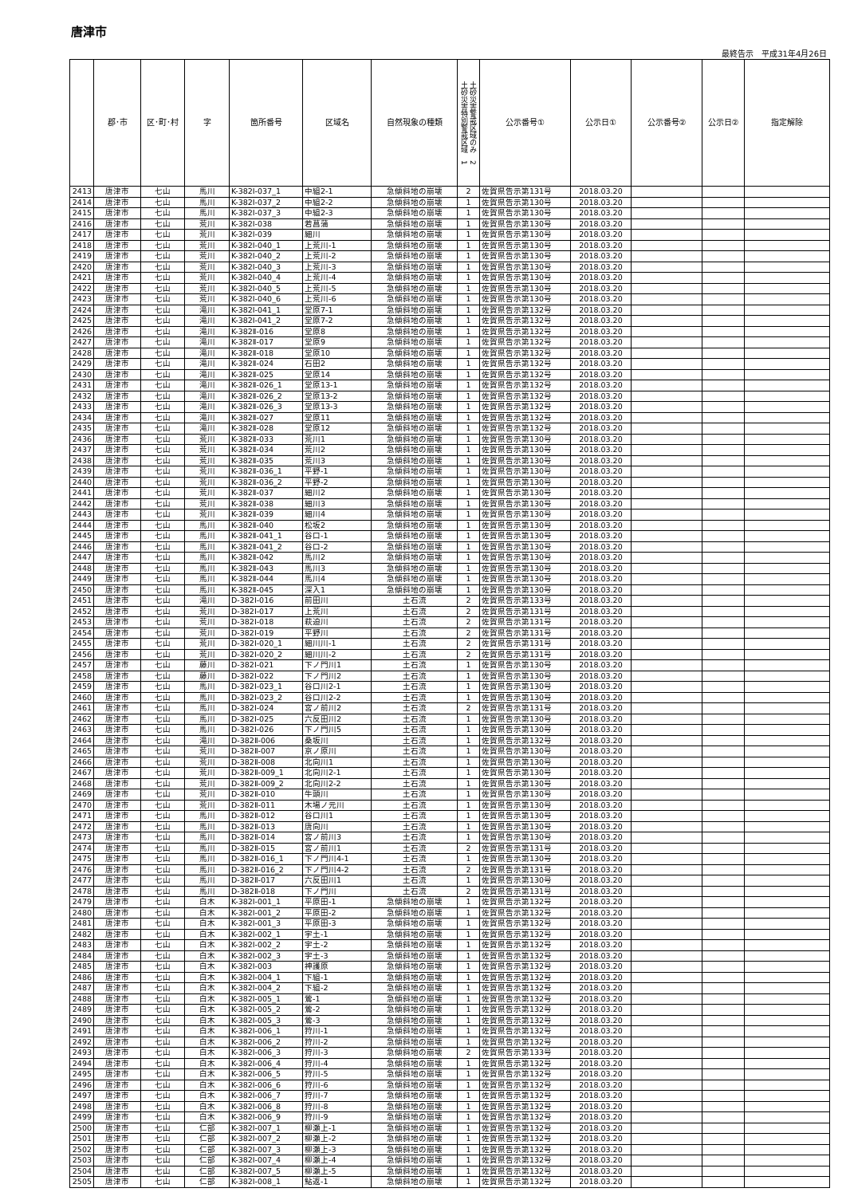唐津市
最終告示　平成31年4月26日
| | 郡･市 | 区･町･村 | 字 | 箇所番号 | 区域名 | 自然現象の種類 | 土砂災害特別警戒区域 1 土砂災害警戒区域のみ 2 | 公示番号① | 公示日① | 公示番号② | 公示日② | 指定解除 |
| --- | --- | --- | --- | --- | --- | --- | --- | --- | --- | --- | --- | --- |
| 2413 | 唐津市 | 七山 | 馬川 | K-382Ⅰ-037_1 | 中組2-1 | 急傾斜地の崩壊 | 2 | 佐賀県告示第131号 | 2018.03.20 | | | |
| 2414 | 唐津市 | 七山 | 馬川 | K-382Ⅰ-037_2 | 中組2-2 | 急傾斜地の崩壊 | 1 | 佐賀県告示第130号 | 2018.03.20 | | | |
| 2415 | 唐津市 | 七山 | 馬川 | K-382Ⅰ-037_3 | 中組2-3 | 急傾斜地の崩壊 | 1 | 佐賀県告示第130号 | 2018.03.20 | | | |
| 2416 | 唐津市 | 七山 | 荒川 | K-382Ⅰ-038 | 若菖蒲 | 急傾斜地の崩壊 | 1 | 佐賀県告示第130号 | 2018.03.20 | | | |
| 2417 | 唐津市 | 七山 | 荒川 | K-382Ⅰ-039 | 細川 | 急傾斜地の崩壊 | 1 | 佐賀県告示第130号 | 2018.03.20 | | | |
| 2418 | 唐津市 | 七山 | 荒川 | K-382Ⅰ-040_1 | 上荒川-1 | 急傾斜地の崩壊 | 1 | 佐賀県告示第130号 | 2018.03.20 | | | |
| 2419 | 唐津市 | 七山 | 荒川 | K-382Ⅰ-040_2 | 上荒川-2 | 急傾斜地の崩壊 | 1 | 佐賀県告示第130号 | 2018.03.20 | | | |
| 2420 | 唐津市 | 七山 | 荒川 | K-382Ⅰ-040_3 | 上荒川-3 | 急傾斜地の崩壊 | 1 | 佐賀県告示第130号 | 2018.03.20 | | | |
| 2421 | 唐津市 | 七山 | 荒川 | K-382Ⅰ-040_4 | 上荒川-4 | 急傾斜地の崩壊 | 1 | 佐賀県告示第130号 | 2018.03.20 | | | |
| 2422 | 唐津市 | 七山 | 荒川 | K-382Ⅰ-040_5 | 上荒川-5 | 急傾斜地の崩壊 | 1 | 佐賀県告示第130号 | 2018.03.20 | | | |
| 2423 | 唐津市 | 七山 | 荒川 | K-382Ⅰ-040_6 | 上荒川-6 | 急傾斜地の崩壊 | 1 | 佐賀県告示第130号 | 2018.03.20 | | | |
| 2424 | 唐津市 | 七山 | 滝川 | K-382Ⅰ-041_1 | 堂原7-1 | 急傾斜地の崩壊 | 1 | 佐賀県告示第132号 | 2018.03.20 | | | |
| 2425 | 唐津市 | 七山 | 滝川 | K-382Ⅰ-041_2 | 堂原7-2 | 急傾斜地の崩壊 | 1 | 佐賀県告示第132号 | 2018.03.20 | | | |
| 2426 | 唐津市 | 七山 | 滝川 | K-382Ⅱ-016 | 堂原8 | 急傾斜地の崩壊 | 1 | 佐賀県告示第132号 | 2018.03.20 | | | |
| 2427 | 唐津市 | 七山 | 滝川 | K-382Ⅱ-017 | 堂原9 | 急傾斜地の崩壊 | 1 | 佐賀県告示第132号 | 2018.03.20 | | | |
| 2428 | 唐津市 | 七山 | 滝川 | K-382Ⅱ-018 | 堂原10 | 急傾斜地の崩壊 | 1 | 佐賀県告示第132号 | 2018.03.20 | | | |
| 2429 | 唐津市 | 七山 | 滝川 | K-382Ⅱ-024 | 石田2 | 急傾斜地の崩壊 | 1 | 佐賀県告示第132号 | 2018.03.20 | | | |
| 2430 | 唐津市 | 七山 | 滝川 | K-382Ⅱ-025 | 堂原14 | 急傾斜地の崩壊 | 1 | 佐賀県告示第132号 | 2018.03.20 | | | |
| 2431 | 唐津市 | 七山 | 滝川 | K-382Ⅱ-026_1 | 堂原13-1 | 急傾斜地の崩壊 | 1 | 佐賀県告示第132号 | 2018.03.20 | | | |
| 2432 | 唐津市 | 七山 | 滝川 | K-382Ⅱ-026_2 | 堂原13-2 | 急傾斜地の崩壊 | 1 | 佐賀県告示第132号 | 2018.03.20 | | | |
| 2433 | 唐津市 | 七山 | 滝川 | K-382Ⅱ-026_3 | 堂原13-3 | 急傾斜地の崩壊 | 1 | 佐賀県告示第132号 | 2018.03.20 | | | |
| 2434 | 唐津市 | 七山 | 滝川 | K-382Ⅱ-027 | 堂原11 | 急傾斜地の崩壊 | 1 | 佐賀県告示第132号 | 2018.03.20 | | | |
| 2435 | 唐津市 | 七山 | 滝川 | K-382Ⅱ-028 | 堂原12 | 急傾斜地の崩壊 | 1 | 佐賀県告示第132号 | 2018.03.20 | | | |
| 2436 | 唐津市 | 七山 | 荒川 | K-382Ⅱ-033 | 荒川1 | 急傾斜地の崩壊 | 1 | 佐賀県告示第130号 | 2018.03.20 | | | |
| 2437 | 唐津市 | 七山 | 荒川 | K-382Ⅱ-034 | 荒川2 | 急傾斜地の崩壊 | 1 | 佐賀県告示第130号 | 2018.03.20 | | | |
| 2438 | 唐津市 | 七山 | 荒川 | K-382Ⅱ-035 | 荒川3 | 急傾斜地の崩壊 | 1 | 佐賀県告示第130号 | 2018.03.20 | | | |
| 2439 | 唐津市 | 七山 | 荒川 | K-382Ⅱ-036_1 | 平野-1 | 急傾斜地の崩壊 | 1 | 佐賀県告示第130号 | 2018.03.20 | | | |
| 2440 | 唐津市 | 七山 | 荒川 | K-382Ⅱ-036_2 | 平野-2 | 急傾斜地の崩壊 | 1 | 佐賀県告示第130号 | 2018.03.20 | | | |
| 2441 | 唐津市 | 七山 | 荒川 | K-382Ⅱ-037 | 細川2 | 急傾斜地の崩壊 | 1 | 佐賀県告示第130号 | 2018.03.20 | | | |
| 2442 | 唐津市 | 七山 | 荒川 | K-382Ⅱ-038 | 細川3 | 急傾斜地の崩壊 | 1 | 佐賀県告示第130号 | 2018.03.20 | | | |
| 2443 | 唐津市 | 七山 | 荒川 | K-382Ⅱ-039 | 細川4 | 急傾斜地の崩壊 | 1 | 佐賀県告示第130号 | 2018.03.20 | | | |
| 2444 | 唐津市 | 七山 | 馬川 | K-382Ⅱ-040 | 松坂2 | 急傾斜地の崩壊 | 1 | 佐賀県告示第130号 | 2018.03.20 | | | |
| 2445 | 唐津市 | 七山 | 馬川 | K-382Ⅱ-041_1 | 谷口-1 | 急傾斜地の崩壊 | 1 | 佐賀県告示第130号 | 2018.03.20 | | | |
| 2446 | 唐津市 | 七山 | 馬川 | K-382Ⅱ-041_2 | 谷口-2 | 急傾斜地の崩壊 | 1 | 佐賀県告示第130号 | 2018.03.20 | | | |
| 2447 | 唐津市 | 七山 | 馬川 | K-382Ⅱ-042 | 馬川2 | 急傾斜地の崩壊 | 1 | 佐賀県告示第130号 | 2018.03.20 | | | |
| 2448 | 唐津市 | 七山 | 馬川 | K-382Ⅱ-043 | 馬川3 | 急傾斜地の崩壊 | 1 | 佐賀県告示第130号 | 2018.03.20 | | | |
| 2449 | 唐津市 | 七山 | 馬川 | K-382Ⅱ-044 | 馬川4 | 急傾斜地の崩壊 | 1 | 佐賀県告示第130号 | 2018.03.20 | | | |
| 2450 | 唐津市 | 七山 | 馬川 | K-382Ⅱ-045 | 深入1 | 急傾斜地の崩壊 | 1 | 佐賀県告示第130号 | 2018.03.20 | | | |
| 2451 | 唐津市 | 七山 | 滝川 | D-382Ⅰ-016 | 前田川 | 土石流 | 2 | 佐賀県告示第133号 | 2018.03.20 | | | |
| 2452 | 唐津市 | 七山 | 荒川 | D-382Ⅰ-017 | 上荒川 | 土石流 | 2 | 佐賀県告示第131号 | 2018.03.20 | | | |
| 2453 | 唐津市 | 七山 | 荒川 | D-382Ⅰ-018 | 萩迫川 | 土石流 | 2 | 佐賀県告示第131号 | 2018.03.20 | | | |
| 2454 | 唐津市 | 七山 | 荒川 | D-382Ⅰ-019 | 平野川 | 土石流 | 2 | 佐賀県告示第131号 | 2018.03.20 | | | |
| 2455 | 唐津市 | 七山 | 荒川 | D-382Ⅰ-020_1 | 細川川-1 | 土石流 | 2 | 佐賀県告示第131号 | 2018.03.20 | | | |
| 2456 | 唐津市 | 七山 | 荒川 | D-382Ⅰ-020_2 | 細川川-2 | 土石流 | 2 | 佐賀県告示第131号 | 2018.03.20 | | | |
| 2457 | 唐津市 | 七山 | 藤川 | D-382Ⅰ-021 | 下ノ門川1 | 土石流 | 1 | 佐賀県告示第130号 | 2018.03.20 | | | |
| 2458 | 唐津市 | 七山 | 藤川 | D-382Ⅰ-022 | 下ノ門川2 | 土石流 | 1 | 佐賀県告示第130号 | 2018.03.20 | | | |
| 2459 | 唐津市 | 七山 | 馬川 | D-382Ⅰ-023_1 | 谷口川2-1 | 土石流 | 1 | 佐賀県告示第130号 | 2018.03.20 | | | |
| 2460 | 唐津市 | 七山 | 馬川 | D-382Ⅰ-023_2 | 谷口川2-2 | 土石流 | 1 | 佐賀県告示第130号 | 2018.03.20 | | | |
| 2461 | 唐津市 | 七山 | 馬川 | D-382Ⅰ-024 | 宮ノ前川2 | 土石流 | 2 | 佐賀県告示第131号 | 2018.03.20 | | | |
| 2462 | 唐津市 | 七山 | 馬川 | D-382Ⅰ-025 | 六反田川2 | 土石流 | 1 | 佐賀県告示第130号 | 2018.03.20 | | | |
| 2463 | 唐津市 | 七山 | 馬川 | D-382Ⅰ-026 | 下ノ門川5 | 土石流 | 1 | 佐賀県告示第130号 | 2018.03.20 | | | |
| 2464 | 唐津市 | 七山 | 滝川 | D-382Ⅱ-006 | 桑坂川 | 土石流 | 1 | 佐賀県告示第132号 | 2018.03.20 | | | |
| 2465 | 唐津市 | 七山 | 荒川 | D-382Ⅱ-007 | 京ノ原川 | 土石流 | 1 | 佐賀県告示第130号 | 2018.03.20 | | | |
| 2466 | 唐津市 | 七山 | 荒川 | D-382Ⅱ-008 | 北向川1 | 土石流 | 1 | 佐賀県告示第130号 | 2018.03.20 | | | |
| 2467 | 唐津市 | 七山 | 荒川 | D-382Ⅱ-009_1 | 北向川2-1 | 土石流 | 1 | 佐賀県告示第130号 | 2018.03.20 | | | |
| 2468 | 唐津市 | 七山 | 荒川 | D-382Ⅱ-009_2 | 北向川2-2 | 土石流 | 1 | 佐賀県告示第130号 | 2018.03.20 | | | |
| 2469 | 唐津市 | 七山 | 荒川 | D-382Ⅱ-010 | 牛頭川 | 土石流 | 1 | 佐賀県告示第130号 | 2018.03.20 | | | |
| 2470 | 唐津市 | 七山 | 荒川 | D-382Ⅱ-011 | 木場ノ元川 | 土石流 | 1 | 佐賀県告示第130号 | 2018.03.20 | | | |
| 2471 | 唐津市 | 七山 | 馬川 | D-382Ⅱ-012 | 谷口川1 | 土石流 | 1 | 佐賀県告示第130号 | 2018.03.20 | | | |
| 2472 | 唐津市 | 七山 | 馬川 | D-382Ⅱ-013 | 唐向川 | 土石流 | 1 | 佐賀県告示第130号 | 2018.03.20 | | | |
| 2473 | 唐津市 | 七山 | 馬川 | D-382Ⅱ-014 | 宮ノ前川3 | 土石流 | 1 | 佐賀県告示第130号 | 2018.03.20 | | | |
| 2474 | 唐津市 | 七山 | 馬川 | D-382Ⅱ-015 | 宮ノ前川1 | 土石流 | 2 | 佐賀県告示第131号 | 2018.03.20 | | | |
| 2475 | 唐津市 | 七山 | 馬川 | D-382Ⅱ-016_1 | 下ノ門川4-1 | 土石流 | 1 | 佐賀県告示第130号 | 2018.03.20 | | | |
| 2476 | 唐津市 | 七山 | 馬川 | D-382Ⅱ-016_2 | 下ノ門川4-2 | 土石流 | 2 | 佐賀県告示第131号 | 2018.03.20 | | | |
| 2477 | 唐津市 | 七山 | 馬川 | D-382Ⅱ-017 | 六反田川1 | 土石流 | 1 | 佐賀県告示第130号 | 2018.03.20 | | | |
| 2478 | 唐津市 | 七山 | 馬川 | D-382Ⅱ-018 | 下ノ門川 | 土石流 | 2 | 佐賀県告示第131号 | 2018.03.20 | | | |
| 2479 | 唐津市 | 七山 | 白木 | K-382Ⅰ-001_1 | 平原田-1 | 急傾斜地の崩壊 | 1 | 佐賀県告示第132号 | 2018.03.20 | | | |
| 2480 | 唐津市 | 七山 | 白木 | K-382Ⅰ-001_2 | 平原田-2 | 急傾斜地の崩壊 | 1 | 佐賀県告示第132号 | 2018.03.20 | | | |
| 2481 | 唐津市 | 七山 | 白木 | K-382Ⅰ-001_3 | 平原田-3 | 急傾斜地の崩壊 | 1 | 佐賀県告示第132号 | 2018.03.20 | | | |
| 2482 | 唐津市 | 七山 | 白木 | K-382Ⅰ-002_1 | 宇土-1 | 急傾斜地の崩壊 | 1 | 佐賀県告示第132号 | 2018.03.20 | | | |
| 2483 | 唐津市 | 七山 | 白木 | K-382Ⅰ-002_2 | 宇土-2 | 急傾斜地の崩壊 | 1 | 佐賀県告示第132号 | 2018.03.20 | | | |
| 2484 | 唐津市 | 七山 | 白木 | K-382Ⅰ-002_3 | 宇土-3 | 急傾斜地の崩壊 | 1 | 佐賀県告示第132号 | 2018.03.20 | | | |
| 2485 | 唐津市 | 七山 | 白木 | K-382Ⅰ-003 | 神護原 | 急傾斜地の崩壊 | 1 | 佐賀県告示第132号 | 2018.03.20 | | | |
| 2486 | 唐津市 | 七山 | 白木 | K-382Ⅰ-004_1 | 下組-1 | 急傾斜地の崩壊 | 1 | 佐賀県告示第132号 | 2018.03.20 | | | |
| 2487 | 唐津市 | 七山 | 白木 | K-382Ⅰ-004_2 | 下組-2 | 急傾斜地の崩壊 | 1 | 佐賀県告示第132号 | 2018.03.20 | | | |
| 2488 | 唐津市 | 七山 | 白木 | K-382Ⅰ-005_1 | 鶯-1 | 急傾斜地の崩壊 | 1 | 佐賀県告示第132号 | 2018.03.20 | | | |
| 2489 | 唐津市 | 七山 | 白木 | K-382Ⅰ-005_2 | 鶯-2 | 急傾斜地の崩壊 | 1 | 佐賀県告示第132号 | 2018.03.20 | | | |
| 2490 | 唐津市 | 七山 | 白木 | K-382Ⅰ-005_3 | 鶯-3 | 急傾斜地の崩壊 | 1 | 佐賀県告示第132号 | 2018.03.20 | | | |
| 2491 | 唐津市 | 七山 | 白木 | K-382Ⅰ-006_1 | 狩川-1 | 急傾斜地の崩壊 | 1 | 佐賀県告示第132号 | 2018.03.20 | | | |
| 2492 | 唐津市 | 七山 | 白木 | K-382Ⅰ-006_2 | 狩川-2 | 急傾斜地の崩壊 | 1 | 佐賀県告示第132号 | 2018.03.20 | | | |
| 2493 | 唐津市 | 七山 | 白木 | K-382Ⅰ-006_3 | 狩川-3 | 急傾斜地の崩壊 | 2 | 佐賀県告示第133号 | 2018.03.20 | | | |
| 2494 | 唐津市 | 七山 | 白木 | K-382Ⅰ-006_4 | 狩川-4 | 急傾斜地の崩壊 | 1 | 佐賀県告示第132号 | 2018.03.20 | | | |
| 2495 | 唐津市 | 七山 | 白木 | K-382Ⅰ-006_5 | 狩川-5 | 急傾斜地の崩壊 | 1 | 佐賀県告示第132号 | 2018.03.20 | | | |
| 2496 | 唐津市 | 七山 | 白木 | K-382Ⅰ-006_6 | 狩川-6 | 急傾斜地の崩壊 | 1 | 佐賀県告示第132号 | 2018.03.20 | | | |
| 2497 | 唐津市 | 七山 | 白木 | K-382Ⅰ-006_7 | 狩川-7 | 急傾斜地の崩壊 | 1 | 佐賀県告示第132号 | 2018.03.20 | | | |
| 2498 | 唐津市 | 七山 | 白木 | K-382Ⅰ-006_8 | 狩川-8 | 急傾斜地の崩壊 | 1 | 佐賀県告示第132号 | 2018.03.20 | | | |
| 2499 | 唐津市 | 七山 | 白木 | K-382Ⅰ-006_9 | 狩川-9 | 急傾斜地の崩壊 | 1 | 佐賀県告示第132号 | 2018.03.20 | | | |
| 2500 | 唐津市 | 七山 | 仁部 | K-382Ⅰ-007_1 | 柳瀬上-1 | 急傾斜地の崩壊 | 1 | 佐賀県告示第132号 | 2018.03.20 | | | |
| 2501 | 唐津市 | 七山 | 仁部 | K-382Ⅰ-007_2 | 柳瀬上-2 | 急傾斜地の崩壊 | 1 | 佐賀県告示第132号 | 2018.03.20 | | | |
| 2502 | 唐津市 | 七山 | 仁部 | K-382Ⅰ-007_3 | 柳瀬上-3 | 急傾斜地の崩壊 | 1 | 佐賀県告示第132号 | 2018.03.20 | | | |
| 2503 | 唐津市 | 七山 | 仁部 | K-382Ⅰ-007_4 | 柳瀬上-4 | 急傾斜地の崩壊 | 1 | 佐賀県告示第132号 | 2018.03.20 | | | |
| 2504 | 唐津市 | 七山 | 仁部 | K-382Ⅰ-007_5 | 柳瀬上-5 | 急傾斜地の崩壊 | 1 | 佐賀県告示第132号 | 2018.03.20 | | | |
| 2505 | 唐津市 | 七山 | 仁部 | K-382Ⅰ-008_1 | 鮎返-1 | 急傾斜地の崩壊 | 1 | 佐賀県告示第132号 | 2018.03.20 | | | |